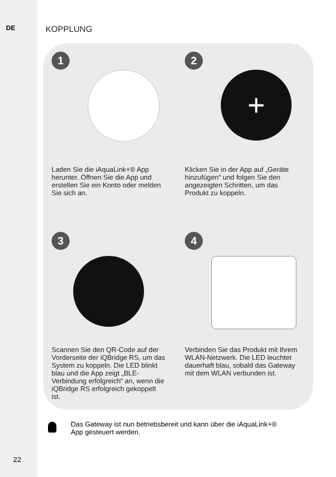DE KOPPLUNG
1
Laden Sie die iAquaLink+® App herunter. Öffnen Sie die App und erstellen Sie ein Konto oder melden Sie sich an.
2
+
Klicken Sie in der App auf „Geräte hinzufügen“ und folgen Sie den angezeigten Schritten, um das Produkt zu koppeln.
3
Scannen Sie den QR-Code auf der Vorderseite der iQBridge RS, um das System zu koppeln. Die LED blinkt blau und die App zeigt „BLE-Verbindung erfolgreich“ an, wenn die iQBridge RS erfolgreich gekoppelt ist.
4
Verbinden Sie das Produkt mit Ihrem WLAN-Netzwerk. Die LED leuchtet dauerhaft blau, sobald das Gateway mit dem WLAN verbunden ist.
Das Gateway ist nun betriebsbereit und kann über die iAquaLink+® App gesteuert werden.
22